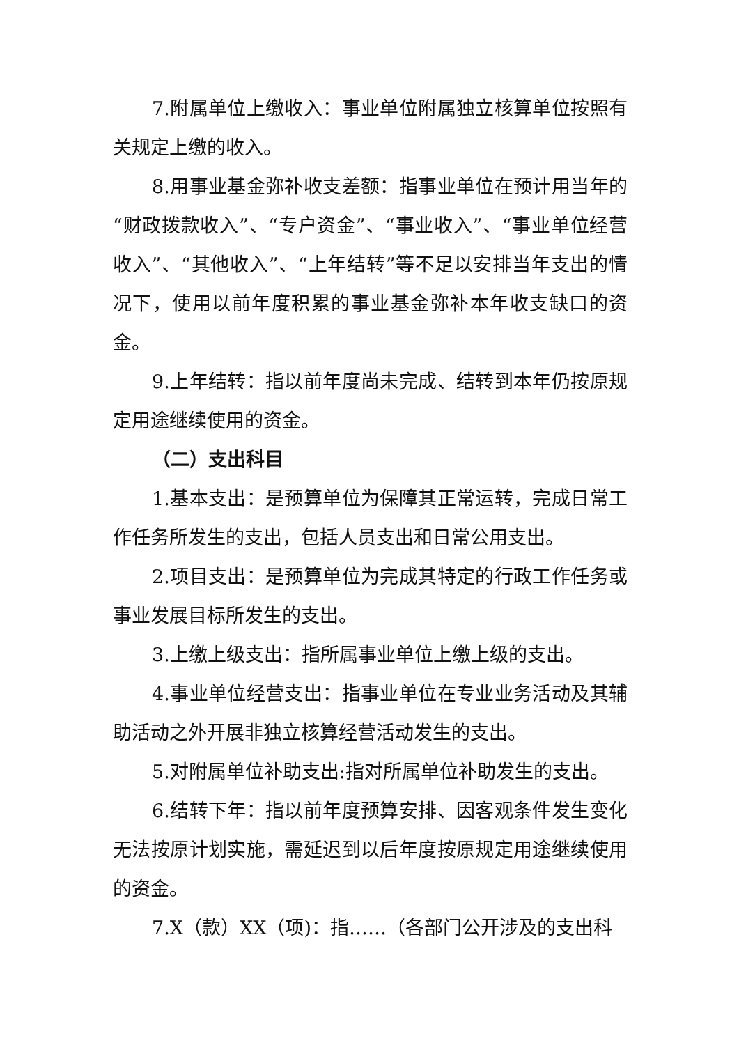7.附属单位上缴收入：事业单位附属独立核算单位按照有关规定上缴的收入。
8.用事业基金弥补收支差额：指事业单位在预计用当年的“财政拨款收入”、“专户资金”、“事业收入”、“事业单位经营收入”、“其他收入”、“上年结转”等不足以安排当年支出的情况下，使用以前年度积累的事业基金弥补本年收支缺口的资金。
9.上年结转：指以前年度尚未完成、结转到本年仍按原规定用途继续使用的资金。
（二）支出科目
1.基本支出：是预算单位为保障其正常运转，完成日常工作任务所发生的支出，包括人员支出和日常公用支出。
2.项目支出：是预算单位为完成其特定的行政工作任务或事业发展目标所发生的支出。
3.上缴上级支出：指所属事业单位上缴上级的支出。
4.事业单位经营支出：指事业单位在专业业务活动及其辅助活动之外开展非独立核算经营活动发生的支出。
5.对附属单位补助支出:指对所属单位补助发生的支出。
6.结转下年：指以前年度预算安排、因客观条件发生变化无法按原计划实施，需延迟到以后年度按原规定用途继续使用的资金。
7.X（款）XX（项)：指……（各部门公开涉及的支出科